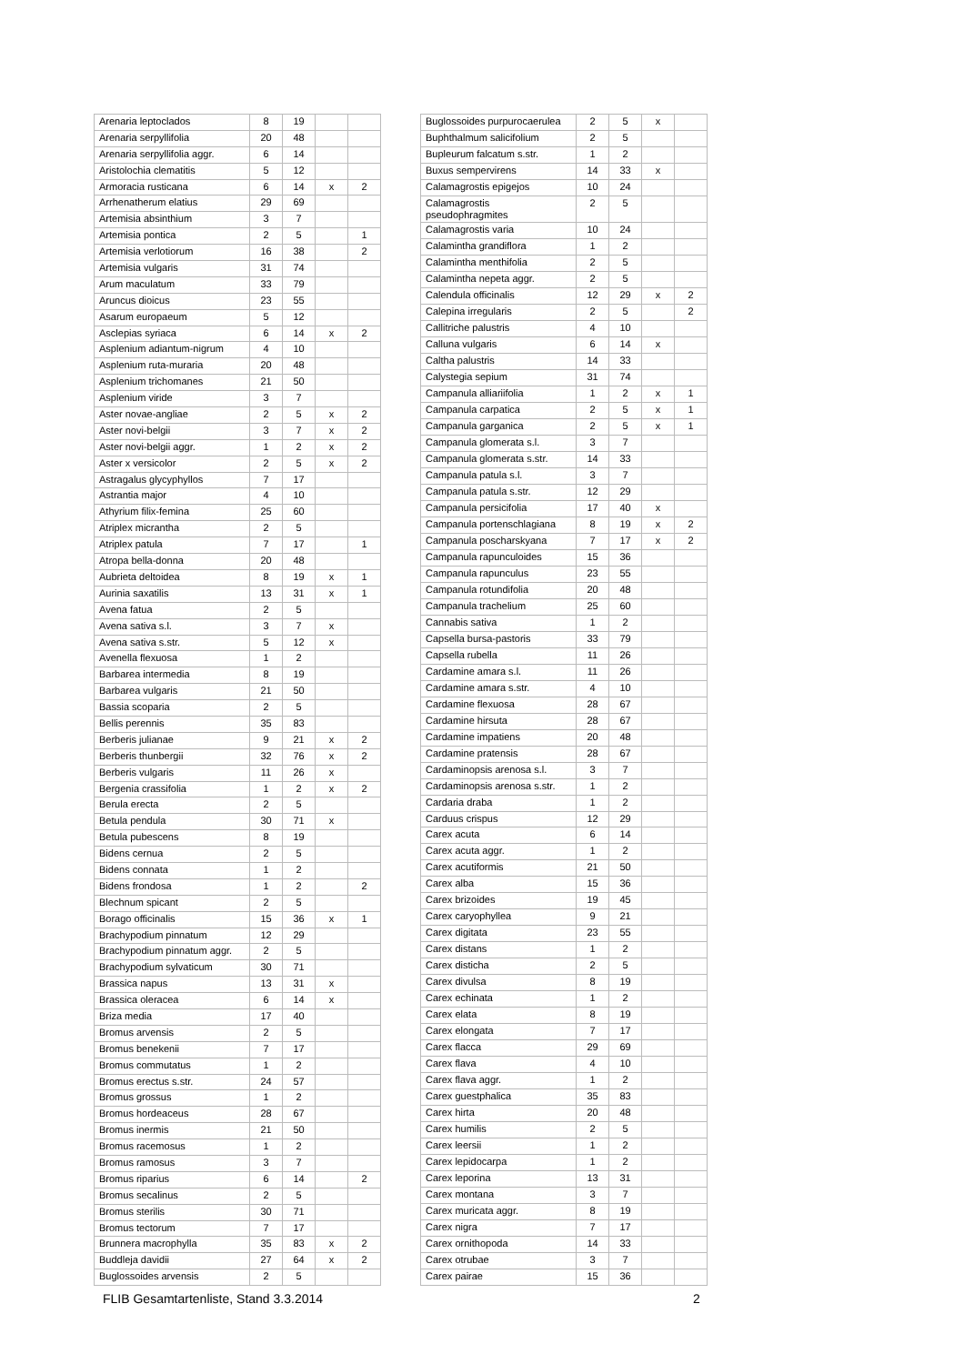| Arenaria leptoclados | 8 | 19 | | |
| Arenaria serpyllifolia | 20 | 48 | | |
| Arenaria serpyllifolia aggr. | 6 | 14 | | |
| Aristolochia clematitis | 5 | 12 | | |
| Armoracia rusticana | 6 | 14 | x | 2 |
| Arrhenatherum elatius | 29 | 69 | | |
| Artemisia absinthium | 3 | 7 | | |
| Artemisia pontica | 2 | 5 | | 1 |
| Artemisia verlotiorum | 16 | 38 | | 2 |
| Artemisia vulgaris | 31 | 74 | | |
| Arum maculatum | 33 | 79 | | |
| Aruncus dioicus | 23 | 55 | | |
| Asarum europaeum | 5 | 12 | | |
| Asclepias syriaca | 6 | 14 | x | 2 |
| Asplenium adiantum-nigrum | 4 | 10 | | |
| Asplenium ruta-muraria | 20 | 48 | | |
| Asplenium trichomanes | 21 | 50 | | |
| Asplenium viride | 3 | 7 | | |
| Aster novae-angliae | 2 | 5 | x | 2 |
| Aster novi-belgii | 3 | 7 | x | 2 |
| Aster novi-belgii aggr. | 1 | 2 | x | 2 |
| Aster x versicolor | 2 | 5 | x | 2 |
| Astragalus glycyphyllos | 7 | 17 | | |
| Astrantia major | 4 | 10 | | |
| Athyrium filix-femina | 25 | 60 | | |
| Atriplex micrantha | 2 | 5 | | |
| Atriplex patula | 7 | 17 | | 1 |
| Atropa bella-donna | 20 | 48 | | |
| Aubrieta deltoidea | 8 | 19 | x | 1 |
| Aurinia saxatilis | 13 | 31 | x | 1 |
| Avena fatua | 2 | 5 | | |
| Avena sativa s.l. | 3 | 7 | x | |
| Avena sativa s.str. | 5 | 12 | x | |
| Avenella flexuosa | 1 | 2 | | |
| Barbarea intermedia | 8 | 19 | | |
| Barbarea vulgaris | 21 | 50 | | |
| Bassia scoparia | 2 | 5 | | |
| Bellis perennis | 35 | 83 | | |
| Berberis julianae | 9 | 21 | x | 2 |
| Berberis thunbergii | 32 | 76 | x | 2 |
| Berberis vulgaris | 11 | 26 | x | |
| Bergenia crassifolia | 1 | 2 | x | 2 |
| Berula erecta | 2 | 5 | | |
| Betula pendula | 30 | 71 | x | |
| Betula pubescens | 8 | 19 | | |
| Bidens cernua | 2 | 5 | | |
| Bidens connata | 1 | 2 | | |
| Bidens frondosa | 1 | 2 | | 2 |
| Blechnum spicant | 2 | 5 | | |
| Borago officinalis | 15 | 36 | x | 1 |
| Brachypodium pinnatum | 12 | 29 | | |
| Brachypodium pinnatum aggr. | 2 | 5 | | |
| Brachypodium sylvaticum | 30 | 71 | | |
| Brassica napus | 13 | 31 | x | |
| Brassica oleracea | 6 | 14 | x | |
| Briza media | 17 | 40 | | |
| Bromus arvensis | 2 | 5 | | |
| Bromus benekenii | 7 | 17 | | |
| Bromus commutatus | 1 | 2 | | |
| Bromus erectus s.str. | 24 | 57 | | |
| Bromus grossus | 1 | 2 | | |
| Bromus hordeaceus | 28 | 67 | | |
| Bromus inermis | 21 | 50 | | |
| Bromus racemosus | 1 | 2 | | |
| Bromus ramosus | 3 | 7 | | |
| Bromus riparius | 6 | 14 | | 2 |
| Bromus secalinus | 2 | 5 | | |
| Bromus sterilis | 30 | 71 | | |
| Bromus tectorum | 7 | 17 | | |
| Brunnera macrophylla | 35 | 83 | x | 2 |
| Buddleja davidii | 27 | 64 | x | 2 |
| Buglossoides arvensis | 2 | 5 | | |
| Buglossoides purpurocaerulea | 2 | 5 | x | |
| Buphthalmum salicifolium | 2 | 5 | | |
| Bupleurum falcatum s.str. | 1 | 2 | | |
| Buxus sempervirens | 14 | 33 | x | |
| Calamagrostis epigejos | 10 | 24 | | |
| Calamagrostis pseudophragmites | 2 | 5 | | |
| Calamagrostis varia | 10 | 24 | | |
| Calamintha grandiflora | 1 | 2 | | |
| Calamintha menthifolia | 2 | 5 | | |
| Calamintha nepeta aggr. | 2 | 5 | | |
| Calendula officinalis | 12 | 29 | x | 2 |
| Calepina irregularis | 2 | 5 | | 2 |
| Callitriche palustris | 4 | 10 | | |
| Calluna vulgaris | 6 | 14 | x | |
| Caltha palustris | 14 | 33 | | |
| Calystegia sepium | 31 | 74 | | |
| Campanula alliariifolia | 1 | 2 | x | 1 |
| Campanula carpatica | 2 | 5 | x | 1 |
| Campanula garganica | 2 | 5 | x | 1 |
| Campanula glomerata s.l. | 3 | 7 | | |
| Campanula glomerata s.str. | 14 | 33 | | |
| Campanula patula s.l. | 3 | 7 | | |
| Campanula patula s.str. | 12 | 29 | | |
| Campanula persicifolia | 17 | 40 | x | |
| Campanula portenschlagiana | 8 | 19 | x | 2 |
| Campanula poscharskyana | 7 | 17 | x | 2 |
| Campanula rapunculoides | 15 | 36 | | |
| Campanula rapunculus | 23 | 55 | | |
| Campanula rotundifolia | 20 | 48 | | |
| Campanula trachelium | 25 | 60 | | |
| Cannabis sativa | 1 | 2 | | |
| Capsella bursa-pastoris | 33 | 79 | | |
| Capsella rubella | 11 | 26 | | |
| Cardamine amara s.l. | 11 | 26 | | |
| Cardamine amara s.str. | 4 | 10 | | |
| Cardamine flexuosa | 28 | 67 | | |
| Cardamine hirsuta | 28 | 67 | | |
| Cardamine impatiens | 20 | 48 | | |
| Cardamine pratensis | 28 | 67 | | |
| Cardaminopsis arenosa s.l. | 3 | 7 | | |
| Cardaminopsis arenosa s.str. | 1 | 2 | | |
| Cardaria draba | 1 | 2 | | |
| Carduus crispus | 12 | 29 | | |
| Carex acuta | 6 | 14 | | |
| Carex acuta aggr. | 1 | 2 | | |
| Carex acutiformis | 21 | 50 | | |
| Carex alba | 15 | 36 | | |
| Carex brizoides | 19 | 45 | | |
| Carex caryophyllea | 9 | 21 | | |
| Carex digitata | 23 | 55 | | |
| Carex distans | 1 | 2 | | |
| Carex disticha | 2 | 5 | | |
| Carex divulsa | 8 | 19 | | |
| Carex echinata | 1 | 2 | | |
| Carex elata | 8 | 19 | | |
| Carex elongata | 7 | 17 | | |
| Carex flacca | 29 | 69 | | |
| Carex flava | 4 | 10 | | |
| Carex flava aggr. | 1 | 2 | | |
| Carex guestphalica | 35 | 83 | | |
| Carex hirta | 20 | 48 | | |
| Carex humilis | 2 | 5 | | |
| Carex leersii | 1 | 2 | | |
| Carex lepidocarpa | 1 | 2 | | |
| Carex leporina | 13 | 31 | | |
| Carex montana | 3 | 7 | | |
| Carex muricata aggr. | 8 | 19 | | |
| Carex nigra | 7 | 17 | | |
| Carex ornithopoda | 14 | 33 | | |
| Carex otrubae | 3 | 7 | | |
| Carex pairae | 15 | 36 | | |
FLIB Gesamtartenliste, Stand 3.3.2014
2